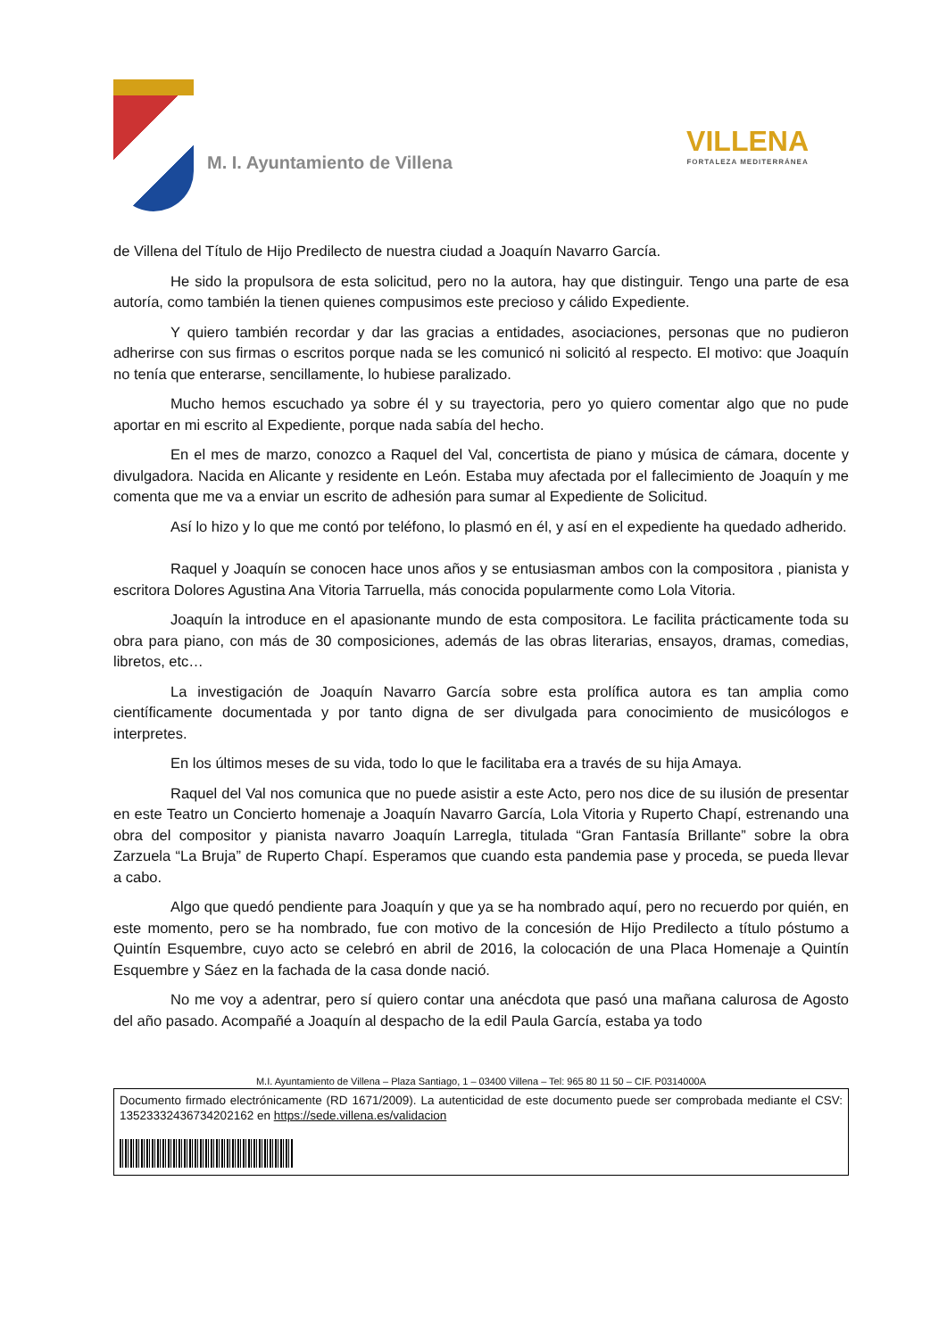M. I. Ayuntamiento de Villena
VILLENA
FORTALEZA MEDITERRÁNEA
de Villena del Título de Hijo Predilecto de nuestra ciudad a Joaquín Navarro García.
He sido la propulsora de esta solicitud, pero no la autora, hay que distinguir. Tengo una parte de esa autoría, como también la tienen quienes compusimos este precioso y cálido Expediente.
Y quiero también recordar y dar las gracias a entidades, asociaciones, personas que no pudieron adherirse con sus firmas o escritos porque nada se les comunicó ni solicitó al respecto. El motivo: que Joaquín no tenía que enterarse, sencillamente, lo hubiese paralizado.
Mucho hemos escuchado ya sobre él y su trayectoria, pero yo quiero comentar algo que no pude aportar en mi escrito al Expediente, porque nada sabía del hecho.
En el mes de marzo, conozco a Raquel del Val, concertista de piano y música de cámara, docente y divulgadora. Nacida en Alicante y residente en León. Estaba muy afectada por el fallecimiento de Joaquín y me comenta que me va a enviar un escrito de adhesión para sumar al Expediente de Solicitud.
Así lo hizo y lo que me contó por teléfono, lo plasmó en él, y así en el expediente ha quedado adherido.
Raquel y Joaquín se conocen hace unos años y se entusiasman ambos con la compositora , pianista y escritora Dolores Agustina Ana Vitoria Tarruella, más conocida popularmente como Lola Vitoria.
Joaquín la introduce en el apasionante mundo de esta compositora. Le facilita prácticamente toda su obra para piano, con más de 30 composiciones, además de las obras literarias, ensayos, dramas, comedias, libretos, etc…
La investigación de Joaquín Navarro García sobre esta prolífica autora es tan amplia como científicamente documentada y por tanto digna de ser divulgada para conocimiento de musicólogos e interpretes.
En los últimos meses de su vida, todo lo que le facilitaba era a través de su hija Amaya.
Raquel del Val nos comunica que no puede asistir a este Acto, pero nos dice de su ilusión de presentar en este Teatro un Concierto homenaje a Joaquín Navarro García, Lola Vitoria y Ruperto Chapí, estrenando una obra del compositor y pianista navarro Joaquín Larregla, titulada “Gran Fantasía Brillante” sobre la obra Zarzuela “La Bruja” de Ruperto Chapí. Esperamos que cuando esta pandemia pase y proceda, se pueda llevar a cabo.
Algo que quedó pendiente para Joaquín y que ya se ha nombrado aquí, pero no recuerdo por quién, en este momento, pero se ha nombrado, fue con motivo de la concesión de Hijo Predilecto a título póstumo a Quintín Esquembre, cuyo acto se celebró en abril de 2016, la colocación de una Placa Homenaje a Quintín Esquembre y Sáez en la fachada de la casa donde nació.
No me voy a adentrar, pero sí quiero contar una anécdota que pasó una mañana calurosa de Agosto del año pasado. Acompañé a Joaquín al despacho de la edil Paula García, estaba ya todo
M.I. Ayuntamiento de Villena – Plaza Santiago, 1 – 03400 Villena – Tel: 965 80 11 50 – CIF. P0314000A
Documento firmado electrónicamente (RD 1671/2009). La autenticidad de este documento puede ser comprobada mediante el CSV: 13523332436734202162 en https://sede.villena.es/validacion